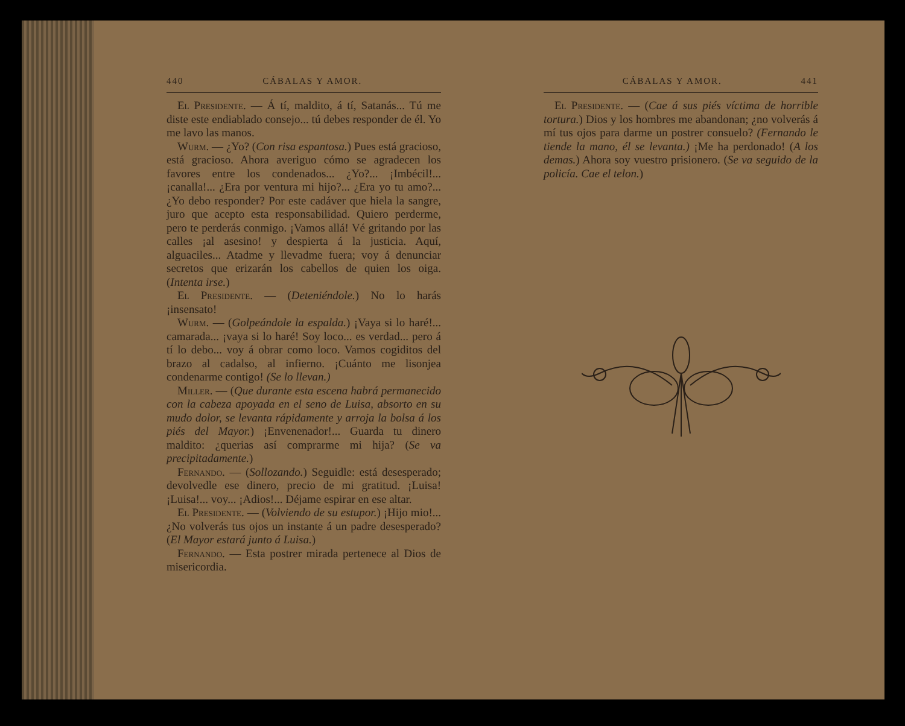440 CÁBALAS Y AMOR.
El Presidente. — Á tí, maldito, á tí, Satanás... Tú me diste este endiablado consejo... tú debes responder de él. Yo me lavo las manos.
Wurm. — ¿Yo? (Con risa espantosa.) Pues está gracioso, está gracioso. Ahora averiguo cómo se agradecen los favores entre los condenados... ¿Yo?... ¡Imbécil!... ¡canalla!... ¿Era por ventura mi hijo?... ¿Era yo tu amo?... ¿Yo debo responder? Por este cadáver que hiela la sangre, juro que acepto esta responsabilidad. Quiero perderme, pero te perderás conmigo. ¡Vamos allá! Vé gritando por las calles ¡al asesino! y despierta á la justicia. Aquí, alguaciles... Atadme y llevadme fuera; voy á denunciar secretos que erizarán los cabellos de quien los oiga. (Intenta irse.)
El Presidente. — (Deteniéndole.) No lo harás ¡insensato!
Wurm. — (Golpeándole la espalda.) ¡Vaya si lo haré!... camarada... ¡vaya si lo haré! Soy loco... es verdad... pero á tí lo debo... voy á obrar como loco. Vamos cogiditos del brazo al cadalso, al infierno. ¡Cuánto me lisonjea condenarme contigo! (Se lo llevan.)
Miller. — (Que durante esta escena habrá permanecido con la cabeza apoyada en el seno de Luisa, absorto en su mudo dolor, se levanta rápidamente y arroja la bolsa á los piés del Mayor.) ¡Envenenador!... Guarda tu dinero maldito: ¿querias así comprarme mi hija? (Se va precipitadamente.)
Fernando. — (Sollozando.) Seguidle: está desesperado; devolvedle ese dinero, precio de mi gratitud. ¡Luisa! ¡Luisa!... voy... ¡Adios!... Déjame espirar en ese altar.
El Presidente. — (Volviendo de su estupor.) ¡Hijo mio!... ¿No volverás tus ojos un instante á un padre desesperado? (El Mayor estará junto á Luisa.)
Fernando. — Esta postrer mirada pertenece al Dios de misericordia.
CÁBALAS Y AMOR. 441
El Presidente. — (Cae á sus piés víctima de horrible tortura.) Dios y los hombres me abandonan; ¿no volverás á mí tus ojos para darme un postrer consuelo? (Fernando le tiende la mano, él se levanta.) ¡Me ha perdonado! (A los demas.) Ahora soy vuestro prisionero. (Se va seguido de la policía. Cae el telon.)